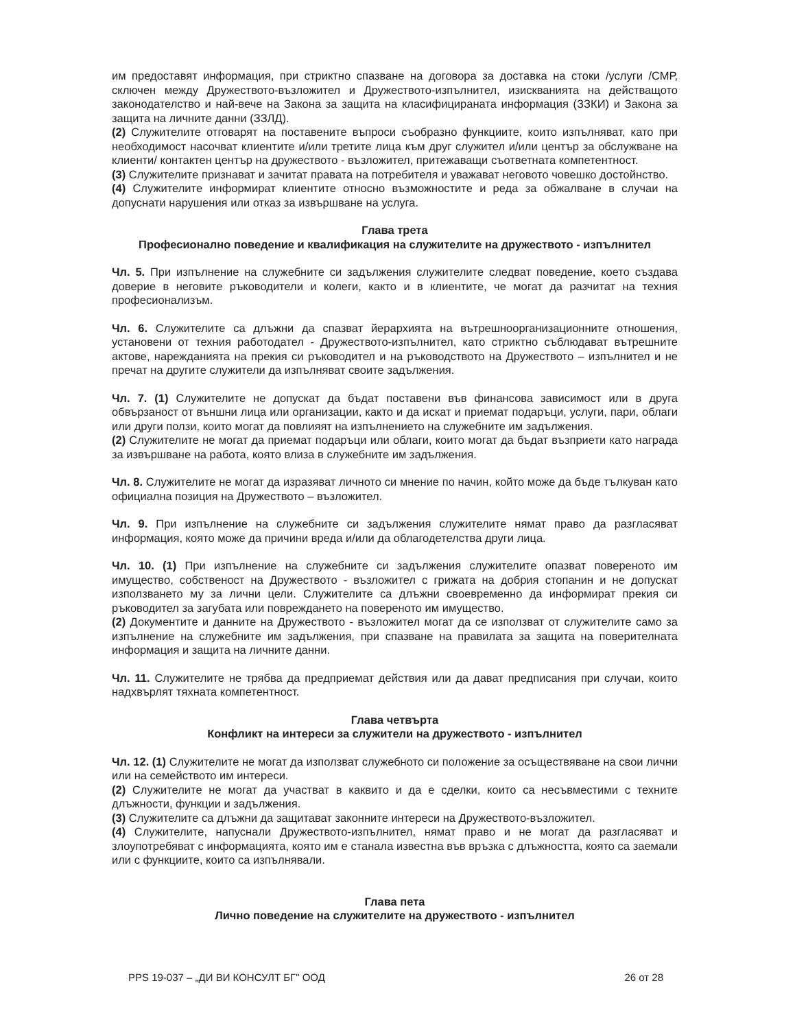им предоставят информация, при стриктно спазване на договора за доставка на стоки /услуги /СМР, сключен между Дружеството-възложител и Дружеството-изпълнител, изискванията на действащото законодателство и най-вече на Закона за защита на класифицираната информация (ЗЗКИ) и Закона за защита на личните данни (ЗЗЛД).
(2) Служителите отговарят на поставените въпроси съобразно функциите, които изпълняват, като при необходимост насочват клиентите и/или третите лица към друг служител и/или център за обслужване на клиенти/ контактен център на дружеството - възложител, притежаващи съответната компетентност.
(3) Служителите признават и зачитат правата на потребителя и уважават неговото човешко достойнство.
(4) Служителите информират клиентите относно възможностите и реда за обжалване в случаи на допуснати нарушения или отказ за извършване на услуга.
Глава трета
Професионално поведение и квалификация на служителите на дружеството - изпълнител
Чл. 5. При изпълнение на служебните си задължения служителите следват поведение, което създава доверие в неговите ръководители и колеги, както и в клиентите, че могат да разчитат на техния професионализъм.
Чл. 6. Служителите са длъжни да спазват йерархията на вътрешноорганизационните отношения, установени от техния работодател - Дружеството-изпълнител, като стриктно съблюдават вътрешните актове, нарежданията на прекия си ръководител и на ръководството на Дружеството – изпълнител и не пречат на другите служители да изпълняват своите задължения.
Чл. 7. (1) Служителите не допускат да бъдат поставени във финансова зависимост или в друга обвързаност от външни лица или организации, както и да искат и приемат подаръци, услуги, пари, облаги или други ползи, които могат да повлияят на изпълнението на служебните им задължения.
(2) Служителите не могат да приемат подаръци или облаги, които могат да бъдат възприети като награда за извършване на работа, която влиза в служебните им задължения.
Чл. 8. Служителите не могат да изразяват личното си мнение по начин, който може да бъде тълкуван като официална позиция на Дружеството – възложител.
Чл. 9. При изпълнение на служебните си задължения служителите нямат право да разгласяват информация, която може да причини вреда и/или да облагодетелства други лица.
Чл. 10. (1) При изпълнение на служебните си задължения служителите опазват повереното им имущество, собственост на Дружеството - възложител с грижата на добрия стопанин и не допускат използването му за лични цели. Служителите са длъжни своевременно да информират прекия си ръководител за загубата или повреждането на повереното им имущество.
(2) Документите и данните на Дружеството - възложител могат да се използват от служителите само за изпълнение на служебните им задължения, при спазване на правилата за защита на поверителната информация и защита на личните данни.
Чл. 11. Служителите не трябва да предприемат действия или да дават предписания при случаи, които надхвърлят тяхната компетентност.
Глава четвърта
Конфликт на интереси за служители на дружеството - изпълнител
Чл. 12. (1) Служителите не могат да използват служебното си положение за осъществяване на свои лични или на семейството им интереси.
(2) Служителите не могат да участват в каквито и да е сделки, които са несъвместими с техните длъжности, функции и задължения.
(3) Служителите са длъжни да защитават законните интереси на Дружеството-възложител.
(4) Служителите, напуснали Дружеството-изпълнител, нямат право и не могат да разгласяват и злоупотребяват с информацията, която им е станала известна във връзка с длъжността, която са заемали или с функциите, които са изпълнявали.
Глава пета
Лично поведение на служителите на дружеството - изпълнител
PPS 19-037 – „ДИ ВИ КОНСУЛТ БГ" ООД 26 от 28